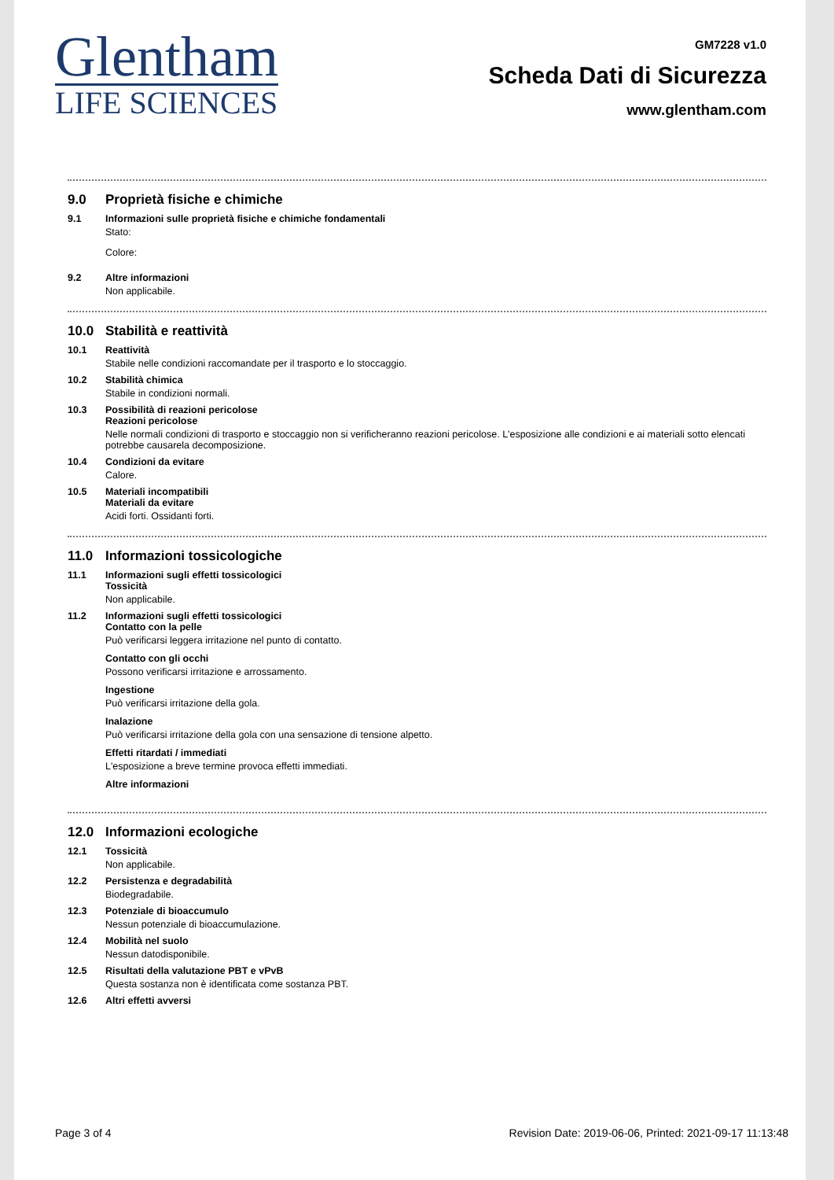Glentham
LIFE SCIENCES
GM7228 v1.0
Scheda Dati di Sicurezza
www.glentham.com
9.0 Proprietà fisiche e chimiche
9.1 Informazioni sulle proprietà fisiche e chimiche fondamentali
Stato:
Colore:
9.2 Altre informazioni
Non applicabile.
10.0 Stabilità e reattività
10.1 Reattività
Stabile nelle condizioni raccomandate per il trasporto e lo stoccaggio.
10.2 Stabilità chimica
Stabile in condizioni normali.
10.3 Possibilità di reazioni pericolose
Reazioni pericolose
Nelle normali condizioni di trasporto e stoccaggio non si verificheranno reazioni pericolose. L'esposizione alle condizioni e ai materiali sotto elencati potrebbe causarela decomposizione.
10.4 Condizioni da evitare
Calore.
10.5 Materiali incompatibili
Materiali da evitare
Acidi forti. Ossidanti forti.
11.0 Informazioni tossicologiche
11.1 Informazioni sugli effetti tossicologici
Tossicità
Non applicabile.
11.2 Informazioni sugli effetti tossicologici
Contatto con la pelle
Può verificarsi leggera irritazione nel punto di contatto.
Contatto con gli occhi
Possono verificarsi irritazione e arrossamento.
Ingestione
Può verificarsi irritazione della gola.
Inalazione
Può verificarsi irritazione della gola con una sensazione di tensione alpetto.
Effetti ritardati / immediati
L'esposizione a breve termine provoca effetti immediati.
Altre informazioni
12.0 Informazioni ecologiche
12.1 Tossicità
Non applicabile.
12.2 Persistenza e degradabilità
Biodegradabile.
12.3 Potenziale di bioaccumulo
Nessun potenziale di bioaccumulazione.
12.4 Mobilità nel suolo
Nessun datodisponibile.
12.5 Risultati della valutazione PBT e vPvB
Questa sostanza non è identificata come sostanza PBT.
12.6 Altri effetti avversi
Page 3 of 4 Revision Date: 2019-06-06, Printed: 2021-09-17 11:13:48